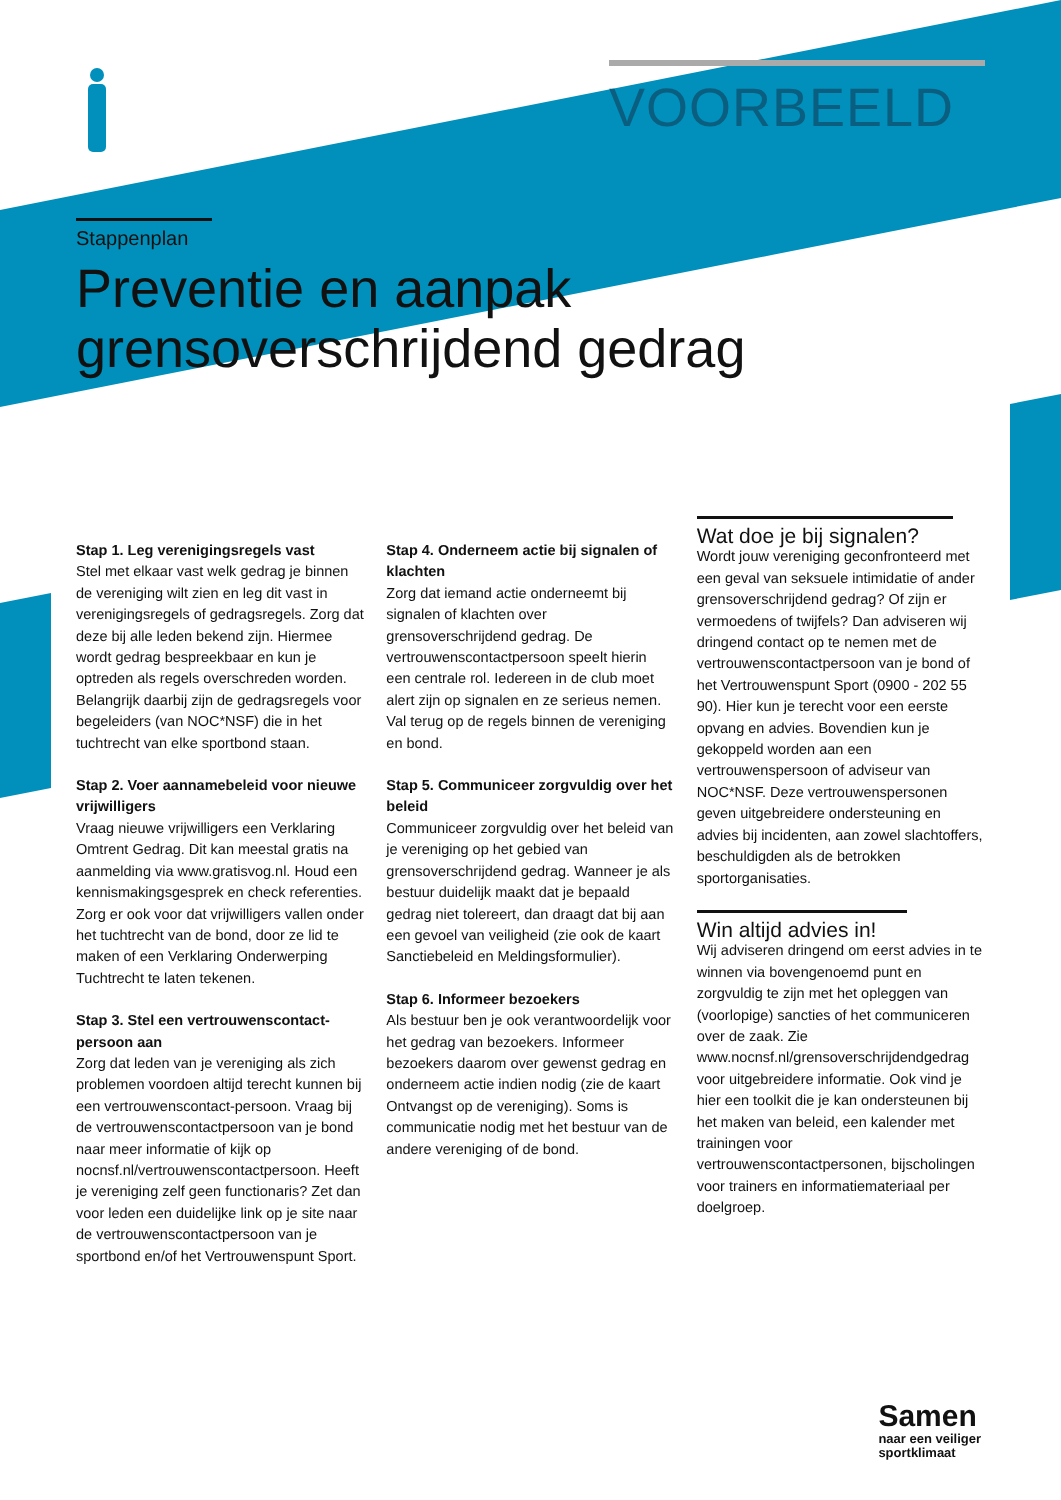VOORBEELD
Stappenplan
Preventie en aanpak
grensoverschrijdend gedrag
Stap 1. Leg verenigingsregels vast
Stel met elkaar vast welk gedrag je binnen de vereniging wilt zien en leg dit vast in verenigingsregels of gedragsregels. Zorg dat deze bij alle leden bekend zijn. Hiermee wordt gedrag bespreekbaar en kun je optreden als regels overschreden worden. Belangrijk daarbij zijn de gedragsregels voor begeleiders (van NOC*NSF) die in het tuchtrecht van elke sportbond staan.
Stap 2. Voer aannamebeleid voor nieuwe vrijwilligers
Vraag nieuwe vrijwilligers een Verklaring Omtrent Gedrag. Dit kan meestal gratis na aanmelding via www.gratisvog.nl. Houd een kennismakingsgesprek en check referenties. Zorg er ook voor dat vrijwilligers vallen onder het tuchtrecht van de bond, door ze lid te maken of een Verklaring Onderwerping Tuchtrecht te laten tekenen.
Stap 3. Stel een vertrouwenscontact-persoon aan
Zorg dat leden van je vereniging als zich problemen voordoen altijd terecht kunnen bij een vertrouwenscontact-persoon. Vraag bij de vertrouwenscontactpersoon van je bond naar meer informatie of kijk op nocnsf.nl/vertrouwenscontactpersoon. Heeft je vereniging zelf geen functionaris? Zet dan voor leden een duidelijke link op je site naar de vertrouwenscontactpersoon van je sportbond en/of het Vertrouwenspunt Sport.
Stap 4. Onderneem actie bij signalen of klachten
Zorg dat iemand actie onderneemt bij signalen of klachten over grensoverschrijdend gedrag. De vertrouwenscontactpersoon speelt hierin een centrale rol. Iedereen in de club moet alert zijn op signalen en ze serieus nemen. Val terug op de regels binnen de vereniging en bond.
Stap 5. Communiceer zorgvuldig over het beleid
Communiceer zorgvuldig over het beleid van je vereniging op het gebied van grensoverschrijdend gedrag. Wanneer je als bestuur duidelijk maakt dat je bepaald gedrag niet tolereert, dan draagt dat bij aan een gevoel van veiligheid (zie ook de kaart Sanctiebeleid en Meldingsformulier).
Stap 6. Informeer bezoekers
Als bestuur ben je ook verantwoordelijk voor het gedrag van bezoekers. Informeer bezoekers daarom over gewenst gedrag en onderneem actie indien nodig (zie de kaart Ontvangst op de vereniging). Soms is communicatie nodig met het bestuur van de andere vereniging of de bond.
Wat doe je bij signalen?
Wordt jouw vereniging geconfronteerd met een geval van seksuele intimidatie of ander grensoverschrijdend gedrag? Of zijn er vermoedens of twijfels? Dan adviseren wij dringend contact op te nemen met de vertrouwenscontactpersoon van je bond of het Vertrouwenspunt Sport (0900 - 202 55 90). Hier kun je terecht voor een eerste opvang en advies. Bovendien kun je gekoppeld worden aan een vertrouwenspersoon of adviseur van NOC*NSF. Deze vertrouwenspersonen geven uitgebreidere ondersteuning en advies bij incidenten, aan zowel slachtoffers, beschuldigden als de betrokken sportorganisaties.
Win altijd advies in!
Wij adviseren dringend om eerst advies in te winnen via bovengenoemd punt en zorgvuldig te zijn met het opleggen van (voorlopige) sancties of het communiceren over de zaak. Zie www.nocnsf.nl/grensoverschrijdendgedrag voor uitgebreidere informatie. Ook vind je hier een toolkit die je kan ondersteunen bij het maken van beleid, een kalender met trainingen voor vertrouwenscontactpersonen, bijscholingen voor trainers en informatiemateriaal per doelgroep.
Samen
naar een veiliger
sportklimaat